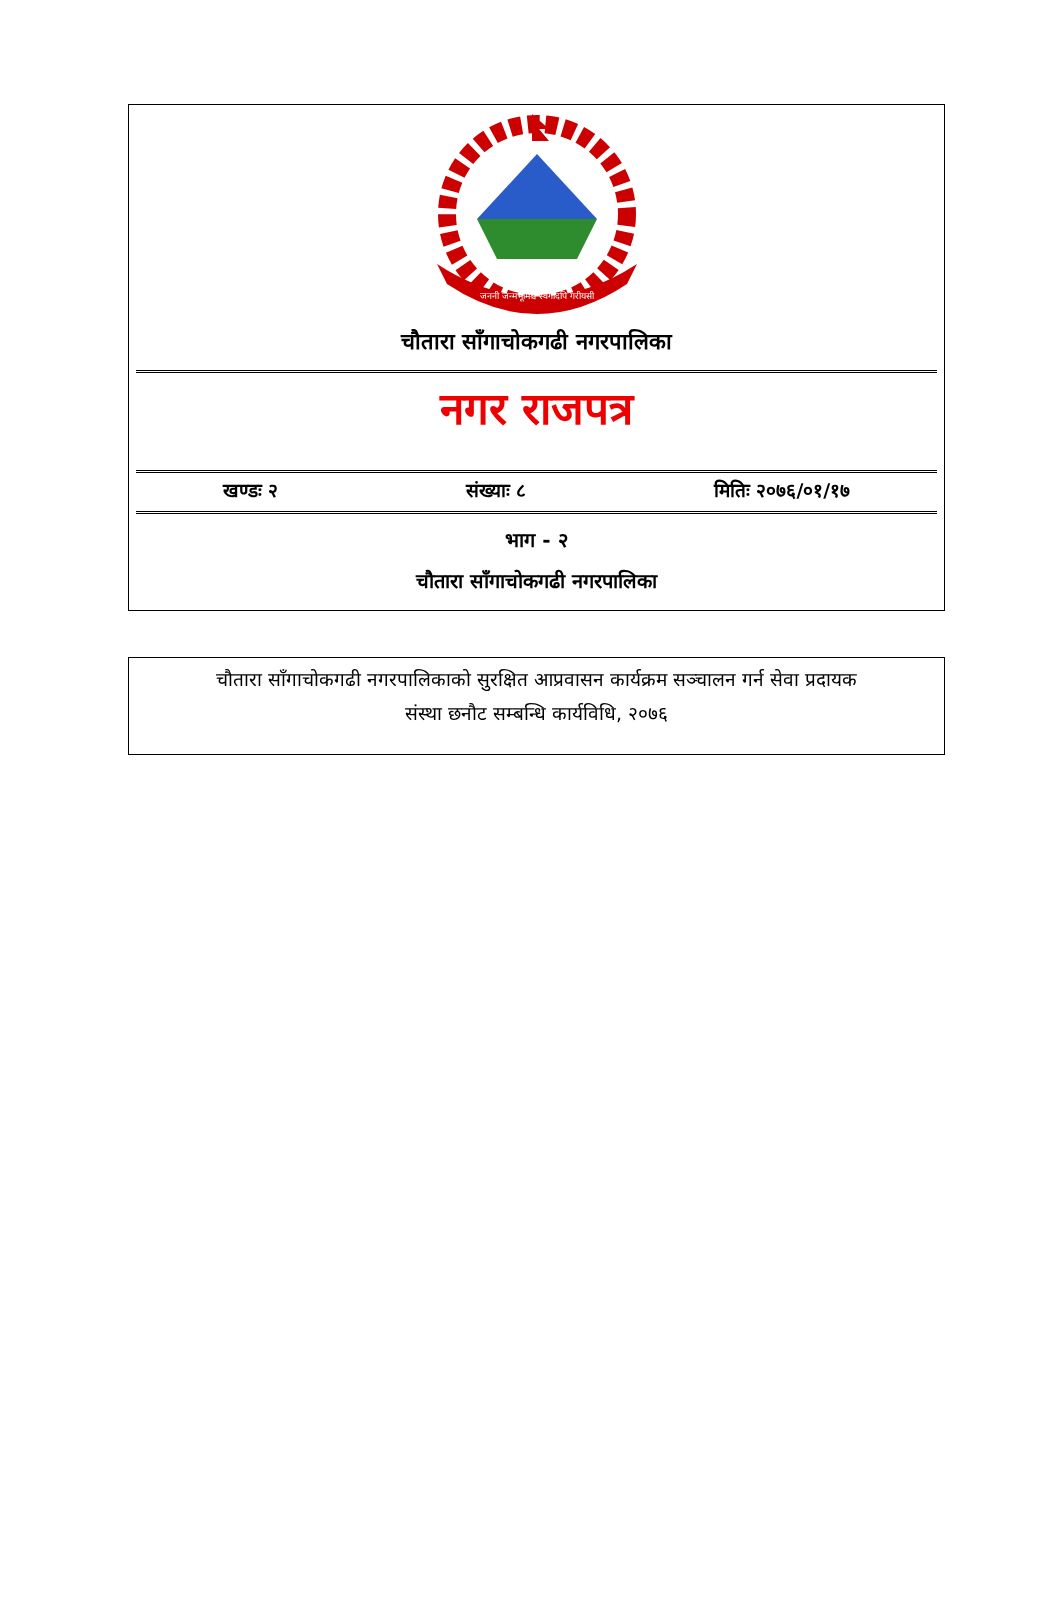जननी जन्मभूमिश्च स्वर्गादपि गरीयसी
चौतारा साँगाचोकगढी नगरपालिका
नगर राजपत्र
खण्डः २ संख्याः ८ मितिः २०७६/०१/१७
भाग - २
चौतारा साँगाचोकगढी नगरपालिका
चौतारा साँगाचोकगढी नगरपालिकाको सुरक्षित आप्रवासन कार्यक्रम सञ्चालन गर्न सेवा प्रदायक
संस्था छनौट सम्बन्धि कार्यविधि, २०७६